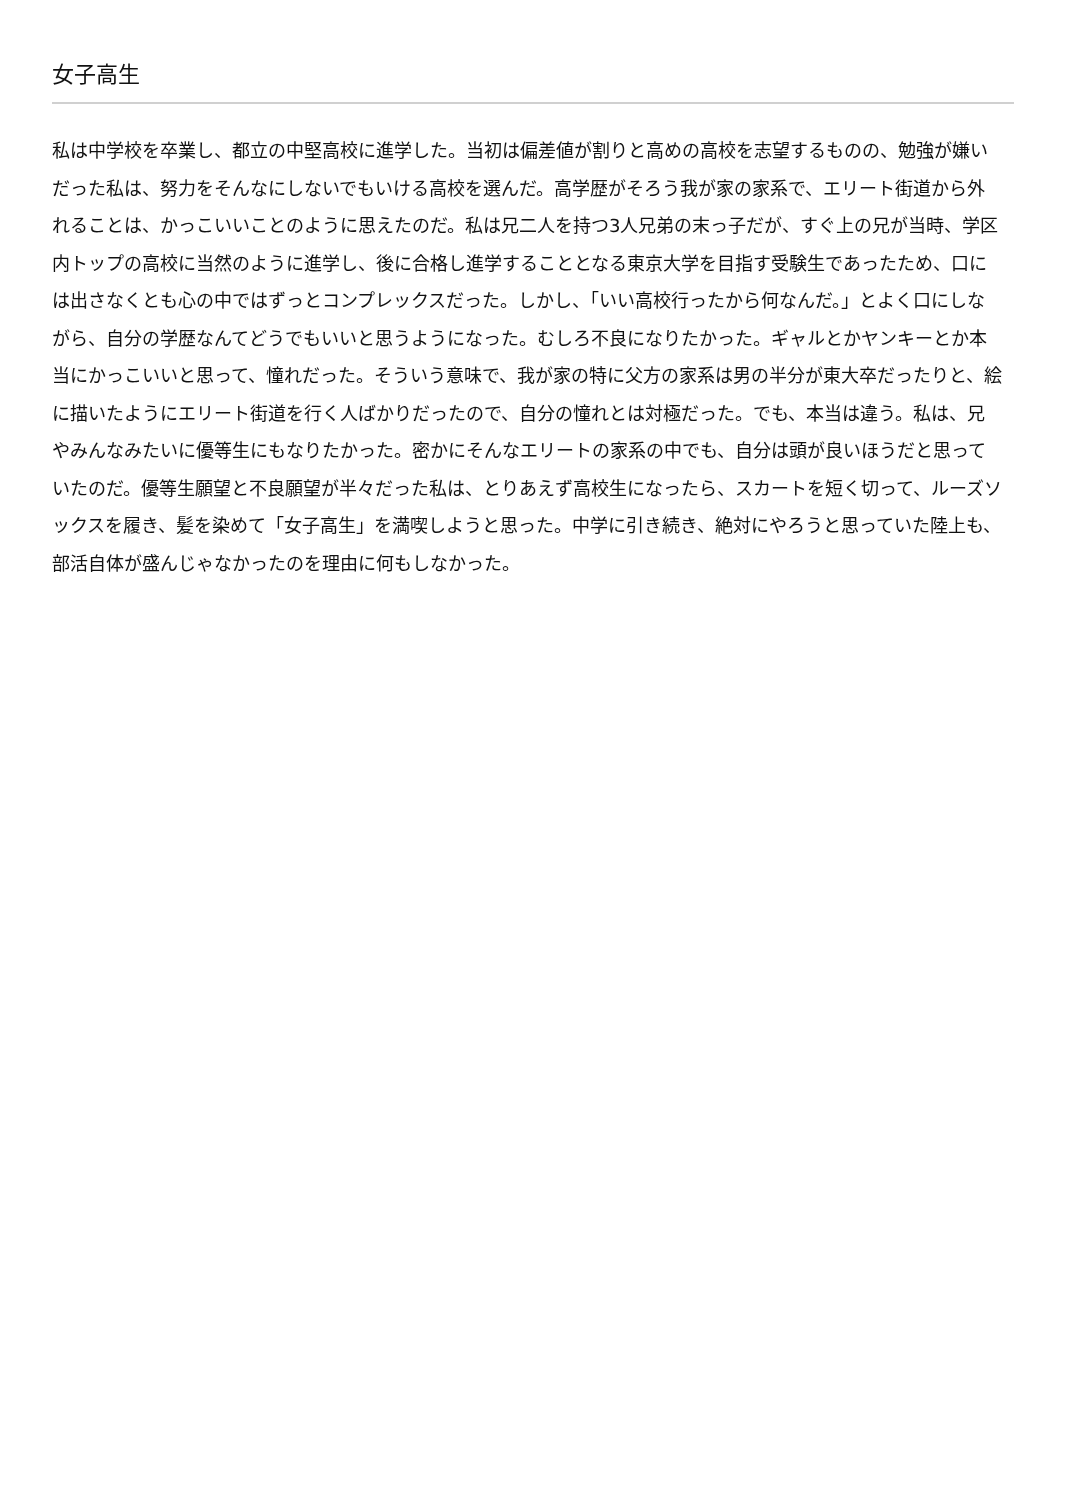女子高生
私は中学校を卒業し、都立の中堅高校に進学した。当初は偏差値が割りと高めの高校を志望するものの、勉強が嫌いだった私は、努力をそんなにしないでもいける高校を選んだ。高学歴がそろう我が家の家系で、エリート街道から外れることは、かっこいいことのように思えたのだ。私は兄二人を持つ3人兄弟の末っ子だが、すぐ上の兄が当時、学区内トップの高校に当然のように進学し、後に合格し進学することとなる東京大学を目指す受験生であったため、口には出さなくとも心の中ではずっとコンプレックスだった。しかし、「いい高校行ったから何なんだ。」とよく口にしながら、自分の学歴なんてどうでもいいと思うようになった。むしろ不良になりたかった。ギャルとかヤンキーとか本当にかっこいいと思って、憧れだった。そういう意味で、我が家の特に父方の家系は男の半分が東大卒だったりと、絵に描いたようにエリート街道を行く人ばかりだったので、自分の憧れとは対極だった。でも、本当は違う。私は、兄やみんなみたいに優等生にもなりたかった。密かにそんなエリートの家系の中でも、自分は頭が良いほうだと思っていたのだ。優等生願望と不良願望が半々だった私は、とりあえず高校生になったら、スカートを短く切って、ルーズソックスを履き、髪を染めて「女子高生」を満喫しようと思った。中学に引き続き、絶対にやろうと思っていた陸上も、部活自体が盛んじゃなかったのを理由に何もしなかった。